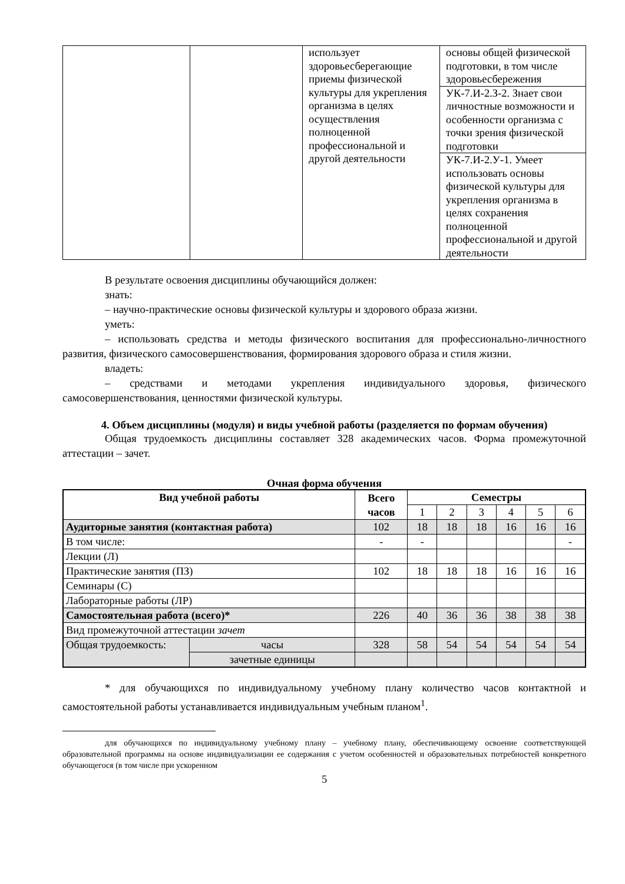| | | использует здоровьесберегающие приемы физической культуры для укрепления организма в целях осуществления полноценной профессиональной и другой деятельности | основы общей физической подготовки, в том числе здоровьесбережения |
| | | | УК-7.И-2.З-2. Знает свои личностные возможности и особенности организма с точки зрения физической подготовки |
| | | | УК-7.И-2.У-1. Умеет использовать основы физической культуры для укрепления организма в целях сохранения полноценной профессиональной и другой деятельности |
В результате освоения дисциплины обучающийся должен:
знать:
– научно-практические основы физической культуры и здорового образа жизни.
уметь:
– использовать средства и методы физического воспитания для профессионально-личностного развития, физического самосовершенствования, формирования здорового образа и стиля жизни.
владеть:
– средствами и методами укрепления индивидуального здоровья, физического самосовершенствования, ценностями физической культуры.
4. Объем дисциплины (модуля) и виды учебной работы (разделяется по формам обучения)
Общая трудоемкость дисциплины составляет 328 академических часов. Форма промежуточной аттестации – зачет.
Очная форма обучения
| Вид учебной работы | | Всего часов | Семестры | | | | | |
| --- | --- | --- | --- | --- | --- | --- | --- | --- |
| | | | 1 | 2 | 3 | 4 | 5 | 6 |
| Аудиторные занятия (контактная работа) | | 102 | 18 | 18 | 18 | 16 | 16 | 16 |
| В том числе: | | - | - | | | | | - |
| Лекции (Л) | | | | | | | | |
| Практические занятия (ПЗ) | | 102 | 18 | 18 | 18 | 16 | 16 | 16 |
| Семинары (С) | | | | | | | | |
| Лабораторные работы (ЛР) | | | | | | | | |
| Самостоятельная работа (всего)* | | 226 | 40 | 36 | 36 | 38 | 38 | 38 |
| Вид промежуточной аттестации зачет | | | | | | | | |
| Общая трудоемкость: | часы | 328 | 58 | 54 | 54 | 54 | 54 | 54 |
| | зачетные единицы | | | | | | | |
* для обучающихся по индивидуальному учебному плану количество часов контактной и самостоятельной работы устанавливается индивидуальным учебным планом<sup>1</sup>.
для обучающихся по индивидуальному учебному плану – учебному плану, обеспечивающему освоение соответствующей образовательной программы на основе индивидуализации ее содержания с учетом особенностей и образовательных потребностей конкретного обучающегося (в том числе при ускоренном
5